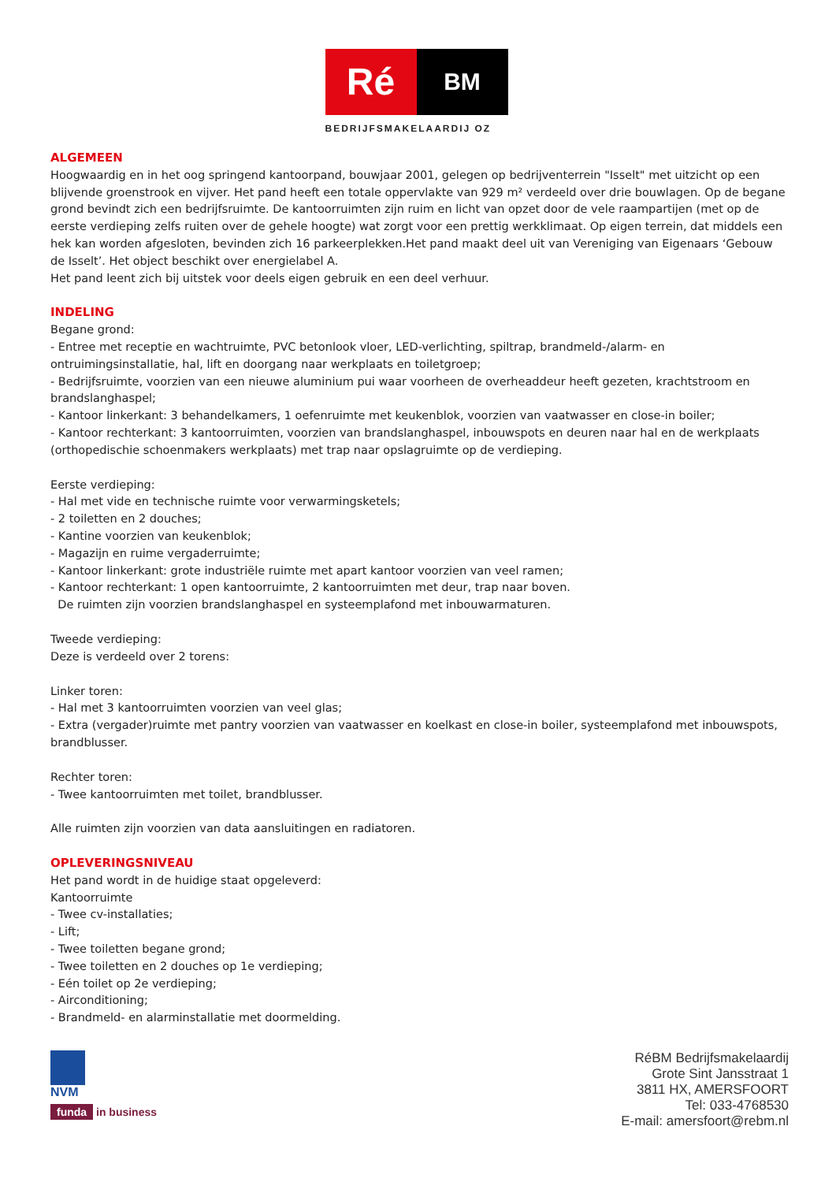Ré
BM
BEDRIJFSMAKELAARDIJ OZ
ALGEMEEN
Hoogwaardig en in het oog springend kantoorpand, bouwjaar 2001, gelegen op bedrijventerrein "Isselt" met uitzicht op een blijvende groenstrook en vijver. Het pand heeft een totale oppervlakte van 929 m² verdeeld over drie bouwlagen. Op de begane grond bevindt zich een bedrijfsruimte. De kantoorruimten zijn ruim en licht van opzet door de vele raampartijen (met op de eerste verdieping zelfs ruiten over de gehele hoogte) wat zorgt voor een prettig werkklimaat. Op eigen terrein, dat middels een hek kan worden afgesloten, bevinden zich 16 parkeerplekken.Het pand maakt deel uit van Vereniging van Eigenaars ‘Gebouw de Isselt’. Het object beschikt over energielabel A.
Het pand leent zich bij uitstek voor deels eigen gebruik en een deel verhuur.
INDELING
Begane grond:
- Entree met receptie en wachtruimte, PVC betonlook vloer, LED-verlichting, spiltrap, brandmeld-/alarm- en ontruimingsinstallatie, hal, lift en doorgang naar werkplaats en toiletgroep;
- Bedrijfsruimte, voorzien van een nieuwe aluminium pui waar voorheen de overheaddeur heeft gezeten, krachtstroom en brandslanghaspel;
- Kantoor linkerkant: 3 behandelkamers, 1 oefenruimte met keukenblok, voorzien van vaatwasser en close-in boiler;
- Kantoor rechterkant: 3 kantoorruimten, voorzien van brandslanghaspel, inbouwspots en deuren naar hal en de werkplaats (orthopedischie schoenmakers werkplaats) met trap naar opslagruimte op de verdieping.
Eerste verdieping:
- Hal met vide en technische ruimte voor verwarmingsketels;
- 2 toiletten en 2 douches;
- Kantine voorzien van keukenblok;
- Magazijn en ruime vergaderruimte;
- Kantoor linkerkant: grote industriële ruimte met apart kantoor voorzien van veel ramen;
- Kantoor rechterkant: 1 open kantoorruimte, 2 kantoorruimten met deur, trap naar boven.
De ruimten zijn voorzien brandslanghaspel en systeemplafond met inbouwarmaturen.
Tweede verdieping:
Deze is verdeeld over 2 torens:
Linker toren:
- Hal met 3 kantoorruimten voorzien van veel glas;
- Extra (vergader)ruimte met pantry voorzien van vaatwasser en koelkast en close-in boiler, systeemplafond met inbouwspots, brandblusser.
Rechter toren:
- Twee kantoorruimten met toilet, brandblusser.
Alle ruimten zijn voorzien van data aansluitingen en radiatoren.
OPLEVERINGSNIVEAU
Het pand wordt in de huidige staat opgeleverd:
Kantoorruimte
- Twee cv-installaties;
- Lift;
- Twee toiletten begane grond;
- Twee toiletten en 2 douches op 1e verdieping;
- Eén toilet op 2e verdieping;
- Airconditioning;
- Brandmeld- en alarminstallatie met doormelding.
NVM
funda in business
RéBM Bedrijfsmakelaardij
Grote Sint Jansstraat 1
3811 HX, AMERSFOORT
Tel: 033-4768530
E-mail: amersfoort@rebm.nl